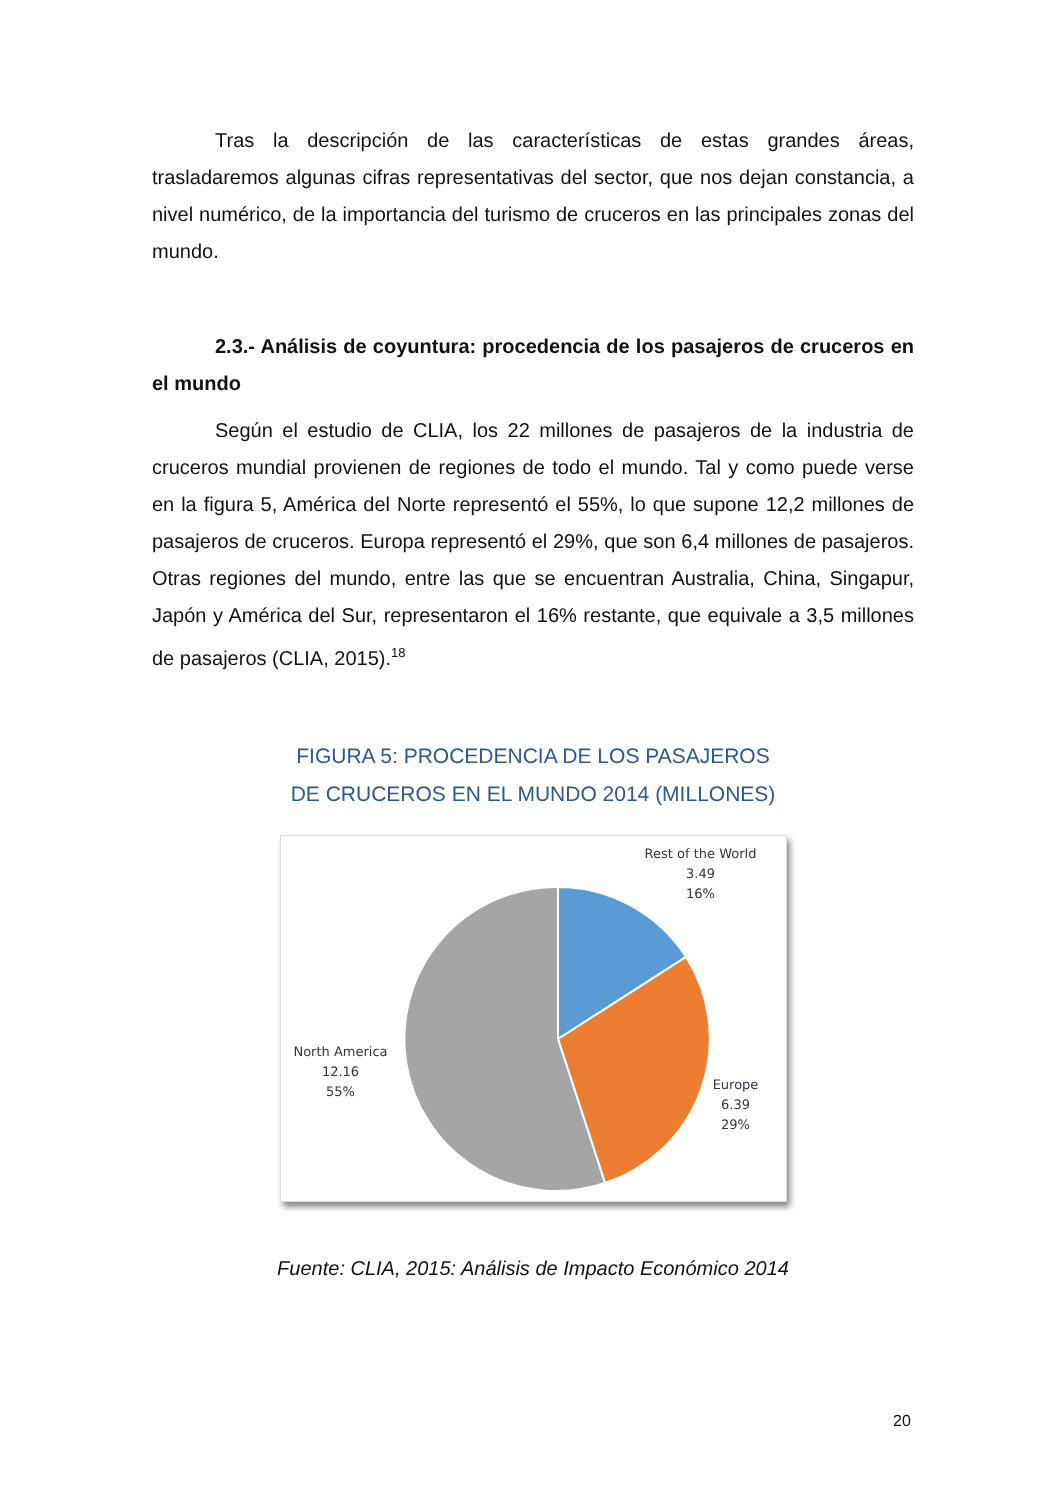Tras la descripción de las características de estas grandes áreas, trasladaremos algunas cifras representativas del sector, que nos dejan constancia, a nivel numérico, de la importancia del turismo de cruceros en las principales zonas del mundo.
2.3.- Análisis de coyuntura: procedencia de los pasajeros de cruceros en el mundo
Según el estudio de CLIA, los 22 millones de pasajeros de la industria de cruceros mundial provienen de regiones de todo el mundo. Tal y como puede verse en la figura 5, América del Norte representó el 55%, lo que supone 12,2 millones de pasajeros de cruceros. Europa representó el 29%, que son 6,4 millones de pasajeros. Otras regiones del mundo, entre las que se encuentran Australia, China, Singapur, Japón y América del Sur, representaron el 16% restante, que equivale a 3,5 millones de pasajeros (CLIA, 2015).<sup>18</sup>
FIGURA 5: PROCEDENCIA DE LOS PASAJEROS
DE CRUCEROS EN EL MUNDO 2014 (MILLONES)
Rest of the World
3.49
16%
North America
12.16
55%
Europe
6.39
29%
Fuente: CLIA, 2015: Análisis de Impacto Económico 2014
20